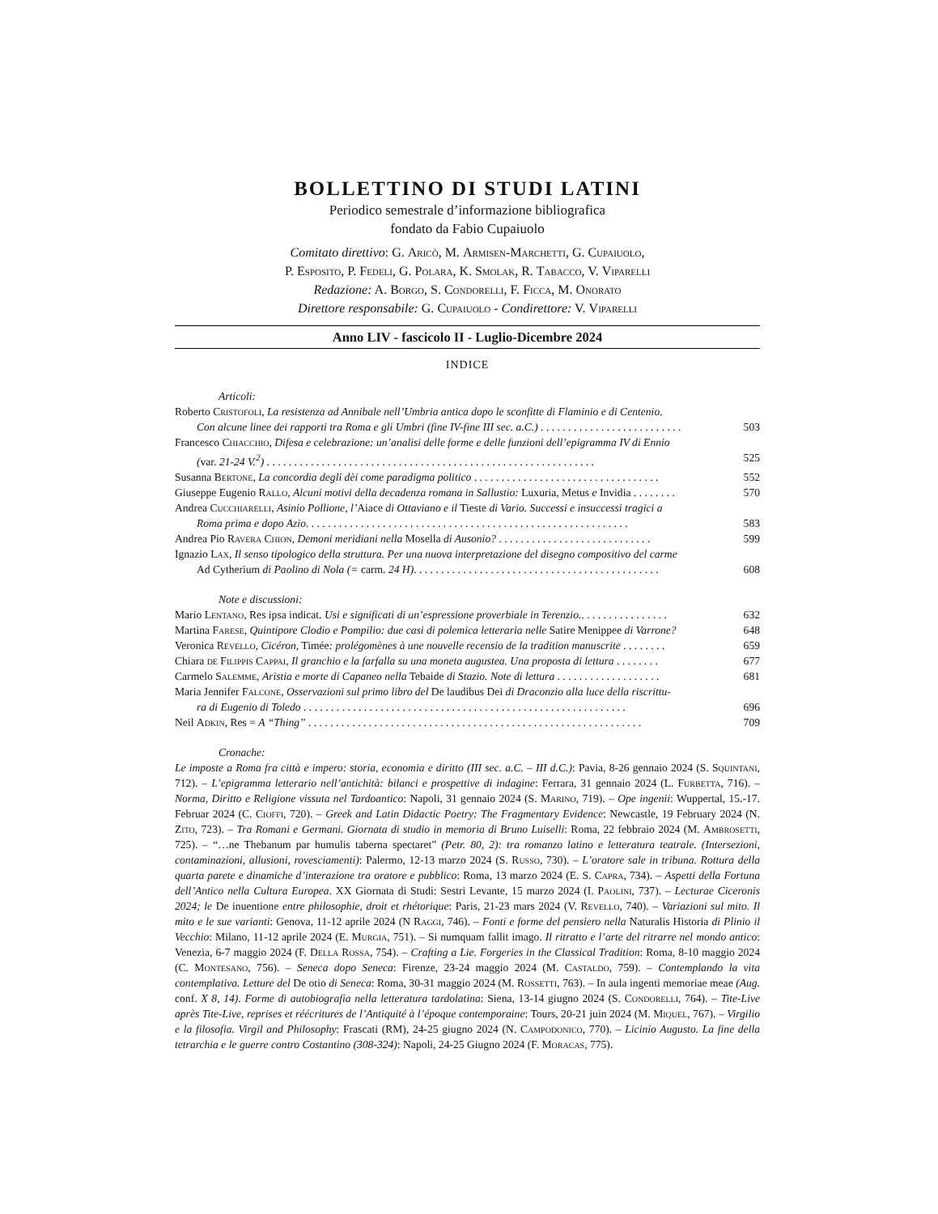BOLLETTINO DI STUDI LATINI
Periodico semestrale d’informazione bibliografica
fondato da Fabio Cupaiuolo
Comitato direttivo: G. Aricò, M. Armisen-Marchetti, G. Cupaiuolo,
P. Esposito, P. Fedeli, G. Polara, K. Smolak, R. Tabacco, V. Viparelli
Redazione: A. Borgo, S. Condorelli, F. Ficca, M. Onorato
Direttore responsabile: G. Cupaiuolo - Condirettore: V. Viparelli
Anno LIV - fascicolo II - Luglio-Dicembre 2024
INDICE
Articoli:
Roberto Cristofoli, La resistenza ad Annibale nell’Umbria antica dopo le sconfitte di Flaminio e di Centenio.
Con alcune linee dei rapporti tra Roma e gli Umbri (fine IV-fine III sec. a.C.) . . . . . . . . . . . . . . . . . . . . . . . . . . 503
Francesco Chiacchio, Difesa e celebrazione: un’analisi delle forme e delle funzioni dell’epigramma IV di Ennio
(var. 21-24 V.<sup>2</sup>) . . . . . . . . . . . . . . . . . . . . . . . . . . . . . . . . . . . . . . . . . . . . . . . . . . . . . . . . . . . . 525
Susanna Bertone, La concordia degli dèi come paradigma politico . . . . . . . . . . . . . . . . . . . . . . . . . . . . . . . . . . 552
Giuseppe Eugenio Rallo, Alcuni motivi della decadenza romana in Sallustio: Luxuria, Metus e Invidia . . . . . . . . 570
Andrea Cucchiarelli, Asinio Pollione, l’Aiace di Ottaviano e il Tieste di Vario. Successi e insuccessi tragici a
Roma prima e dopo Azio. . . . . . . . . . . . . . . . . . . . . . . . . . . . . . . . . . . . . . . . . . . . . . . . . . . . . . . . . . . 583
Andrea Pio Ravera Chion, Demoni meridiani nella Mosella di Ausonio? . . . . . . . . . . . . . . . . . . . . . . . . . . . . 599
Ignazio Lax, Il senso tipologico della struttura. Per una nuova interpretazione del disegno compositivo del carme
Ad Cytherium di Paolino di Nola (= carm. 24 H). . . . . . . . . . . . . . . . . . . . . . . . . . . . . . . . . . . . . . . . . . . . . 608
Note e discussioni:
Mario Lentano, Res ipsa indicat. Usi e significati di un’espressione proverbiale in Terenzio.. . . . . . . . . . . . . . . . 632
Martina Farese, Quintipore Clodio e Pompilio: due casi di polemica letteraria nelle Satire Menippee di Varrone? 648
Veronica Revello, Cicéron, Timée: prolégomènes à une nouvelle recensio de la tradition manuscrite . . . . . . . . 659
Chiara de Filippis Cappai, Il granchio e la farfalla su una moneta augustea. Una proposta di lettura . . . . . . . . 677
Carmelo Salemme, Aristia e morte di Capaneo nella Tebaide di Stazio. Note di lettura . . . . . . . . . . . . . . . . . . . 681
Maria Jennifer Falcone, Osservazioni sul primo libro del De laudibus Dei di Draconzio alla luce della riscrittu-
ra di Eugenio di Toledo . . . . . . . . . . . . . . . . . . . . . . . . . . . . . . . . . . . . . . . . . . . . . . . . . . . . . . . . . . . 696
Neil Adkin, Res = A “Thing” . . . . . . . . . . . . . . . . . . . . . . . . . . . . . . . . . . . . . . . . . . . . . . . . . . . . . . . . . . . . . 709
Cronache:
Le imposte a Roma fra città e impero: storia, economia e diritto (III sec. a.C. – III d.C.): Pavia, 8-26 gennaio 2024 (S. Squintani, 712). – L’epigramma letterario nell’antichità: bilanci e prospettive di indagine: Ferrara, 31 gennaio 2024 (L. Furbetta, 716). – Norma, Diritto e Religione vissuta nel Tardoantico: Napoli, 31 gennaio 2024 (S. Marino, 719). – Ope ingenii: Wuppertal, 15.-17. Februar 2024 (C. Cioffi, 720). – Greek and Latin Didactic Poetry: The Fragmentary Evidence: Newcastle, 19 February 2024 (N. Zito, 723). – Tra Romani e Germani. Giornata di studio in memoria di Bruno Luiselli: Roma, 22 febbraio 2024 (M. Ambrosetti, 725). – “…ne Thebanum par humulis taberna spectaret” (Petr. 80, 2): tra romanzo latino e letteratura teatrale. (Intersezioni, contaminazioni, allusioni, rovesciamenti): Palermo, 12-13 marzo 2024 (S. Russo, 730). – L’oratore sale in tribuna. Rottura della quarta parete e dinamiche d’interazione tra oratore e pubblico: Roma, 13 marzo 2024 (E. S. Capra, 734). – Aspetti della Fortuna dell’Antico nella Cultura Europea. XX Giornata di Studi: Sestri Levante, 15 marzo 2024 (I. Paolini, 737). – Lecturae Ciceronis 2024; le De inuentione entre philosophie, droit et rhétorique: Paris, 21-23 mars 2024 (V. Revello, 740). – Variazioni sul mito. Il mito e le sue varianti: Genova, 11-12 aprile 2024 (N Raggi, 746). – Fonti e forme del pensiero nella Naturalis Historia di Plinio il Vecchio: Milano, 11-12 aprile 2024 (E. Murgia, 751). – Si numquam fallit imago. Il ritratto e l’arte del ritrarre nel mondo antico: Venezia, 6-7 maggio 2024 (F. Della Rossa, 754). – Crafting a Lie. Forgeries in the Classical Tradition: Roma, 8-10 maggio 2024 (C. Montesano, 756). – Seneca dopo Seneca: Firenze, 23-24 maggio 2024 (M. Castaldo, 759). – Contemplando la vita contemplativa. Letture del De otio di Seneca: Roma, 30-31 maggio 2024 (M. Rossetti, 763). – In aula ingenti memoriae meae (Aug. conf. X 8, 14). Forme di autobiografia nella letteratura tardolatina: Siena, 13-14 giugno 2024 (S. Condorelli, 764). – Tite-Live après Tite-Live, reprises et réécritures de l’Antiquité à l’époque contemporaine: Tours, 20-21 juin 2024 (M. Miquel, 767). – Virgilio e la filosofia. Virgil and Philosophy: Frascati (RM), 24-25 giugno 2024 (N. Campodonico, 770). – Licinio Augusto. La fine della tetrarchia e le guerre contro Costantino (308-324): Napoli, 24-25 Giugno 2024 (F. Moracas, 775).